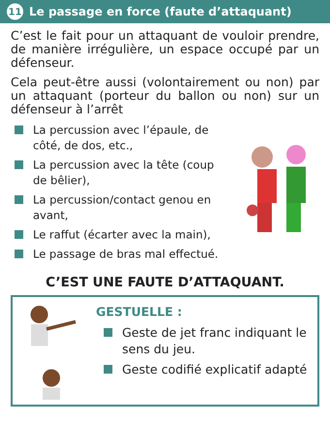11 Le passage en force (faute d’attaquant)
C’est le fait pour un attaquant de vouloir prendre, de manière irrégulière, un espace occupé par un défenseur.
Cela peut-être aussi (volontairement ou non) par un attaquant (porteur du ballon ou non) sur un défenseur à l’arrêt
La percussion avec l’épaule, de côté, de dos, etc.,
La percussion avec la tête (coup de bêlier),
La percussion/contact genou en avant,
Le raffut (écarter avec la main),
Le passage de bras mal effectué.
C’EST UNE FAUTE D’ATTAQUANT.
GESTUELLE :
Geste de jet franc indiquant le sens du jeu.
Geste codifié explicatif adapté